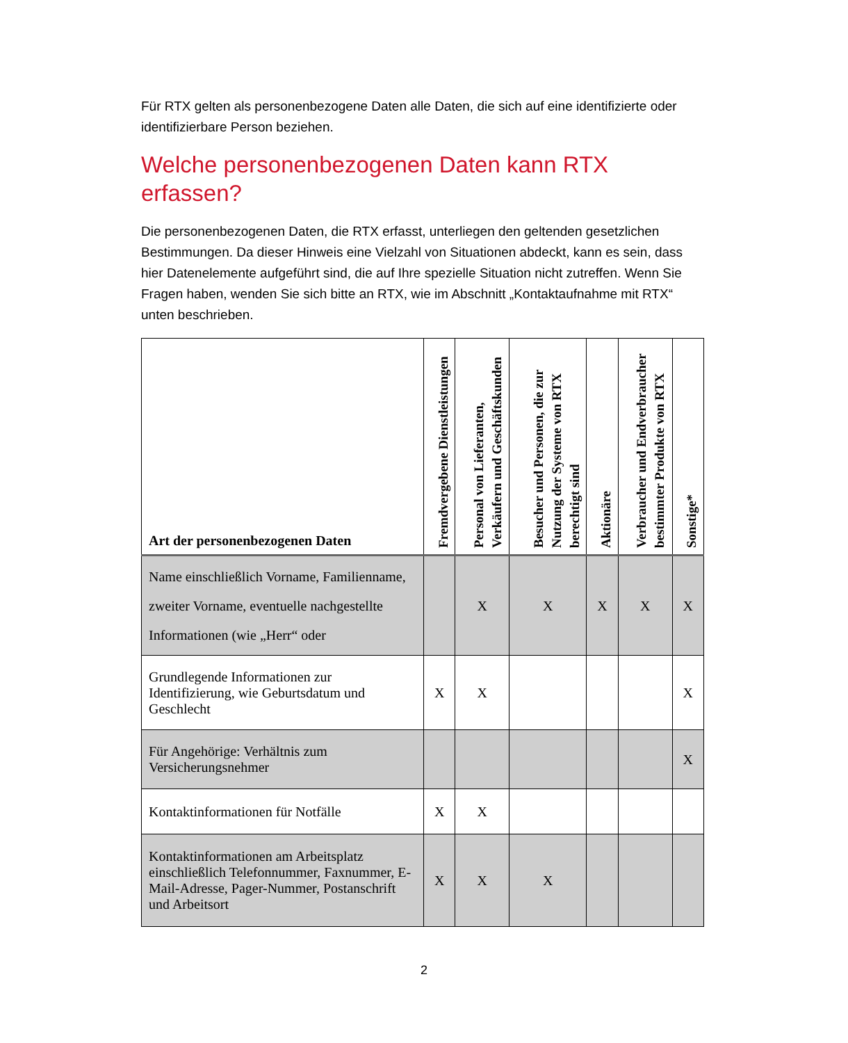Für RTX gelten als personenbezogene Daten alle Daten, die sich auf eine identifizierte oder identifizierbare Person beziehen.
Welche personenbezogenen Daten kann RTX erfassen?
Die personenbezogenen Daten, die RTX erfasst, unterliegen den geltenden gesetzlichen Bestimmungen. Da dieser Hinweis eine Vielzahl von Situationen abdeckt, kann es sein, dass hier Datenelemente aufgeführt sind, die auf Ihre spezielle Situation nicht zutreffen. Wenn Sie Fragen haben, wenden Sie sich bitte an RTX, wie im Abschnitt „Kontaktaufnahme mit RTX“ unten beschrieben.
| Art der personenbezogenen Daten | Fremdvergebene Dienstleistungen | Personal von Lieferanten, Verkäufern und Geschäftskunden | Besucher und Personen, die zur Nutzung der Systeme von RTX berechtigt sind | Aktionäre | Verbraucher und Endverbraucher bestimmter Produkte von RTX | Sonstige* |
| --- | --- | --- | --- | --- | --- | --- |
| Name einschließlich Vorname, Familienname, zweiter Vorname, eventuelle nachgestellte Informationen (wie „Herr“ oder | | X | X | X | X | X |
| Grundlegende Informationen zur Identifizierung, wie Geburtsdatum und Geschlecht | X | X | | | | X |
| Für Angehörige: Verhältnis zum Versicherungsnehmer | | | | | | X |
| Kontaktinformationen für Notfälle | X | X | | | | |
| Kontaktinformationen am Arbeitsplatz einschließlich Telefonnummer, Faxnummer, E-Mail-Adresse, Pager-Nummer, Postanschrift und Arbeitsort | X | X | X | | | |
2